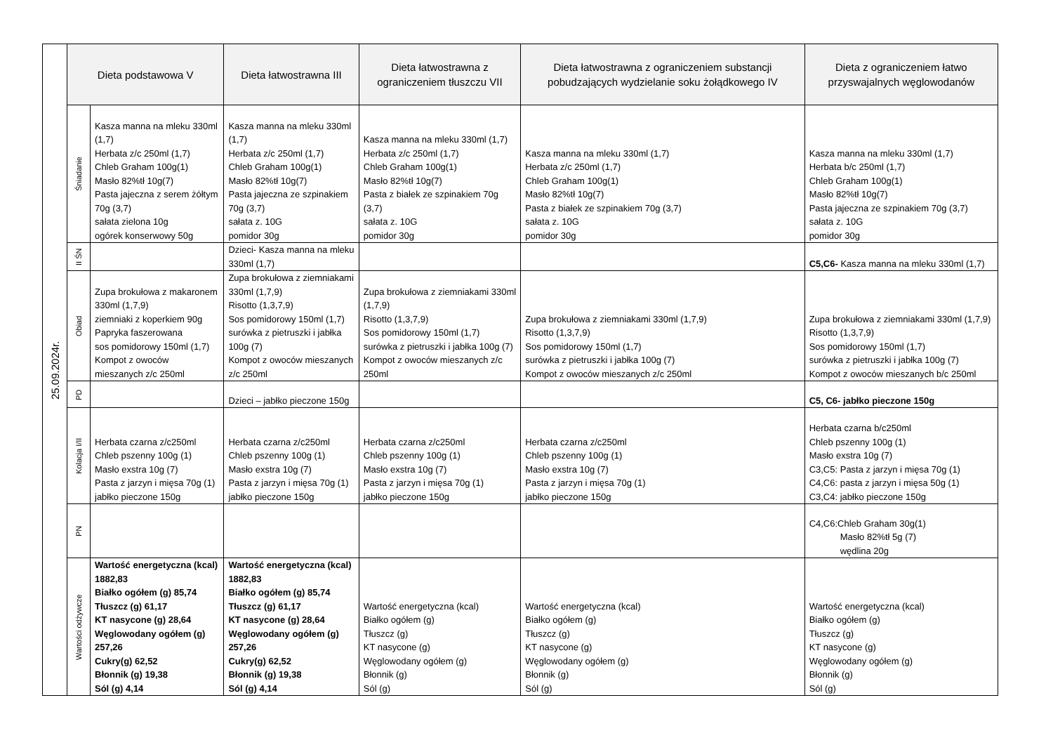| 25.09.2024r. | Dieta podstawowa V | | Dieta łatwostrawna III | Dieta łatwostrawna z ograniczeniem tłuszczu VII | Dieta łatwostrawna z ograniczeniem substancji pobudzających wydzielanie soku żołądkowego IV | Dieta z ograniczeniem łatwo przyswajalnych węglowodanów |
| | Śniadanie | Kasza manna na mleku 330ml (1,7) Herbata z/c 250ml (1,7) Chleb Graham 100g(1) Masło 82%tł 10g(7) Pasta jajeczna z serem żółtym 70g (3,7) sałata zielona 10g ogórek konserwowy 50g | Kasza manna na mleku 330ml (1,7) Herbata z/c 250ml (1,7) Chleb Graham 100g(1) Masło 82%tł 10g(7) Pasta jajeczna ze szpinakiem 70g (3,7) sałata z. 10G pomidor 30g | Kasza manna na mleku 330ml (1,7) Herbata z/c 250ml (1,7) Chleb Graham 100g(1) Masło 82%tł 10g(7) Pasta z białek ze szpinakiem 70g (3,7) sałata z. 10G pomidor 30g | Kasza manna na mleku 330ml (1,7) Herbata z/c 250ml (1,7) Chleb Graham 100g(1) Masło 82%tł 10g(7) Pasta z białek ze szpinakiem 70g (3,7) sałata z. 10G pomidor 30g | Kasza manna na mleku 330ml (1,7) Herbata b/c 250ml (1,7) Chleb Graham 100g(1) Masło 82%tł 10g(7) Pasta jajeczna ze szpinakiem 70g (3,7) sałata z. 10G pomidor 30g |
| | II ŚN | | Dzieci- Kasza manna na mleku 330ml (1,7) | | | C5,C6- Kasza manna na mleku 330ml (1,7) |
| | Obiad | Zupa brokułowa z makaronem 330ml (1,7,9) ziemniaki z koperkiem 90g Papryka faszerowana sos pomidorowy 150ml (1,7) Kompot z owoców mieszanych z/c 250ml | Zupa brokułowa z ziemniakami 330ml (1,7,9) Risotto (1,3,7,9) Sos pomidorowy 150ml (1,7) surówka z pietruszki i jabłka 100g (7) Kompot z owoców mieszanych z/c 250ml | Zupa brokułowa z ziemniakami 330ml (1,7,9) Risotto (1,3,7,9) Sos pomidorowy 150ml (1,7) surówka z pietruszki i jabłka 100g (7) Kompot z owoców mieszanych z/c 250ml | Zupa brokułowa z ziemniakami 330ml (1,7,9) Risotto (1,3,7,9) Sos pomidorowy 150ml (1,7) surówka z pietruszki i jabłka 100g (7) Kompot z owoców mieszanych z/c 250ml | Zupa brokułowa z ziemniakami 330ml (1,7,9) Risotto (1,3,7,9) Sos pomidorowy 150ml (1,7) surówka z pietruszki i jabłka 100g (7) Kompot z owoców mieszanych b/c 250ml |
| | PD | | Dzieci – jabłko pieczone 150g | | | C5, C6- jabłko pieczone 150g |
| | Kolacja I/II | Herbata czarna z/c250ml Chleb pszenny 100g (1) Masło exstra 10g (7) Pasta z jarzyn i mięsa 70g (1) jabłko pieczone 150g | Herbata czarna z/c250ml Chleb pszenny 100g (1) Masło exstra 10g (7) Pasta z jarzyn i mięsa 70g (1) jabłko pieczone 150g | Herbata czarna z/c250ml Chleb pszenny 100g (1) Masło exstra 10g (7) Pasta z jarzyn i mięsa 70g (1) jabłko pieczone 150g | Herbata czarna z/c250ml Chleb pszenny 100g (1) Masło exstra 10g (7) Pasta z jarzyn i mięsa 70g (1) jabłko pieczone 150g | Herbata czarna b/c250ml Chleb pszenny 100g (1) Masło exstra 10g (7) C3,C5: Pasta z jarzyn i mięsa 70g (1) C4,C6: pasta z jarzyn i mięsa 50g (1) C3,C4: jabłko pieczone 150g |
| | PN | | | | | C4,C6:Chleb Graham 30g(1) Masło 82%tł 5g (7) wędlina 20g |
| | Wartości odżywcze | Wartość energetyczna (kcal) 1882,83 Białko ogółem (g) 85,74 Tłuszcz (g) 61,17 KT nasycone (g) 28,64 Węglowodany ogółem (g) 257,26 Cukry(g) 62,52 Błonnik (g) 19,38 Sól (g) 4,14 | Wartość energetyczna (kcal) 1882,83 Białko ogółem (g) 85,74 Tłuszcz (g) 61,17 KT nasycone (g) 28,64 Węglowodany ogółem (g) 257,26 Cukry(g) 62,52 Błonnik (g) 19,38 Sól (g) 4,14 | Wartość energetyczna (kcal) Białko ogółem (g) Tłuszcz (g) KT nasycone (g) Węglowodany ogółem (g) Błonnik (g) Sól (g) | Wartość energetyczna (kcal) Białko ogółem (g) Tłuszcz (g) KT nasycone (g) Węglowodany ogółem (g) Błonnik (g) Sól (g) | Wartość energetyczna (kcal) Białko ogółem (g) Tłuszcz (g) KT nasycone (g) Węglowodany ogółem (g) Błonnik (g) Sól (g) |